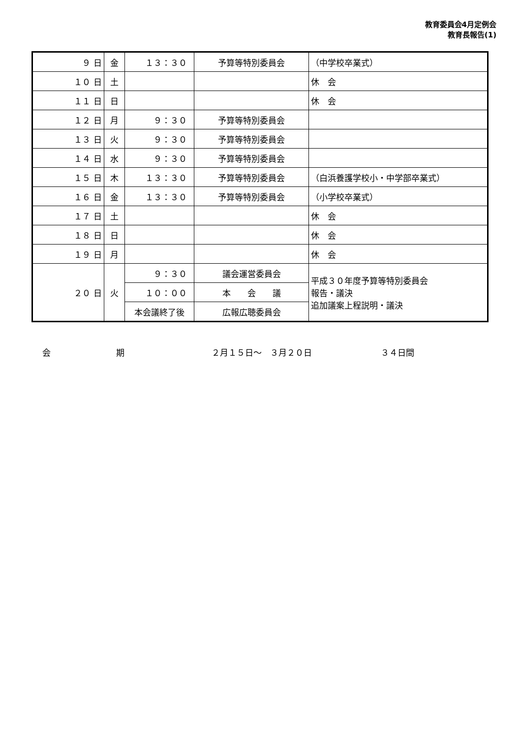教育委員会4月定例会
教育長報告(1)
| ９ 日 | 金 | １３：３０ | 予算等特別委員会 | （中学校卒業式） |
| １０ 日 | 土 | | | 休 会 |
| １１ 日 | 日 | | | 休 会 |
| １２ 日 | 月 | ９：３０ | 予算等特別委員会 | |
| １３ 日 | 火 | ９：３０ | 予算等特別委員会 | |
| １４ 日 | 水 | ９：３０ | 予算等特別委員会 | |
| １５ 日 | 木 | １３：３０ | 予算等特別委員会 | （白浜養護学校小・中学部卒業式） |
| １６ 日 | 金 | １３：３０ | 予算等特別委員会 | （小学校卒業式） |
| １７ 日 | 土 | | | 休 会 |
| １８ 日 | 日 | | | 休 会 |
| １９ 日 | 月 | | | 休 会 |
| ２０ 日 | 火 | ９：３０ | 議会運営委員会 | 平成３０年度予算等特別委員会 報告・議決 追加議案上程説明・議決 |
| | | １０：００ | 本 会 議 | |
| | | 本会議終了後 | 広報広聴委員会 | |
会 期 ２月１５日～　３月２０日 ３４日間